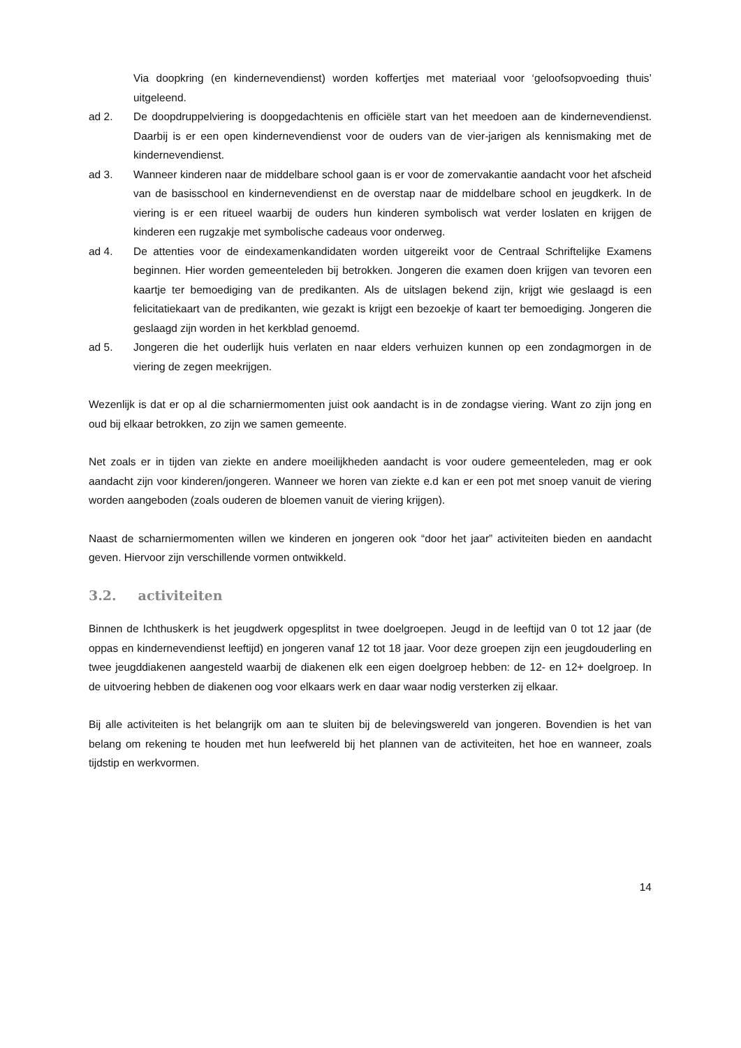Via doopkring (en kindernevendienst) worden koffertjes met materiaal voor ‘geloofsopvoeding thuis’ uitgeleend.
ad 2. De doopdruppelviering is doopgedachtenis en officiële start van het meedoen aan de kindernevendienst. Daarbij is er een open kindernevendienst voor de ouders van de vier-jarigen als kennismaking met de kindernevendienst.
ad 3. Wanneer kinderen naar de middelbare school gaan is er voor de zomervakantie aandacht voor het afscheid van de basisschool en kindernevendienst en de overstap naar de middelbare school en jeugdkerk. In de viering is er een ritueel waarbij de ouders hun kinderen symbolisch wat verder loslaten en krijgen de kinderen een rugzakje met symbolische cadeaus voor onderweg.
ad 4. De attenties voor de eindexamenkandidaten worden uitgereikt voor de Centraal Schriftelijke Examens beginnen. Hier worden gemeenteleden bij betrokken. Jongeren die examen doen krijgen van tevoren een kaartje ter bemoediging van de predikanten. Als de uitslagen bekend zijn, krijgt wie geslaagd is een felicitatiekaart van de predikanten, wie gezakt is krijgt een bezoekje of kaart ter bemoediging. Jongeren die geslaagd zijn worden in het kerkblad genoemd.
ad 5. Jongeren die het ouderlijk huis verlaten en naar elders verhuizen kunnen op een zondagmorgen in de viering de zegen meekrijgen.
Wezenlijk is dat er op al die scharniermomenten juist ook aandacht is in de zondagse viering. Want zo zijn jong en oud bij elkaar betrokken, zo zijn we samen gemeente.
Net zoals er in tijden van ziekte en andere moeilijkheden aandacht is voor oudere gemeenteleden, mag er ook aandacht zijn voor kinderen/jongeren. Wanneer we horen van ziekte e.d kan er een pot met snoep vanuit de viering worden aangeboden (zoals ouderen de bloemen vanuit de viering krijgen).
Naast de scharniermomenten willen we kinderen en jongeren ook “door het jaar” activiteiten bieden en aandacht geven. Hiervoor zijn verschillende vormen ontwikkeld.
3.2. activiteiten
Binnen de Ichthuskerk is het jeugdwerk opgesplitst in twee doelgroepen. Jeugd in de leeftijd van 0 tot 12 jaar (de oppas en kindernevendienst leeftijd) en jongeren vanaf 12 tot 18 jaar. Voor deze groepen zijn een jeugdouderling en twee jeugddiakenen aangesteld waarbij de diakenen elk een eigen doelgroep hebben: de 12- en 12+ doelgroep. In de uitvoering hebben de diakenen oog voor elkaars werk en daar waar nodig versterken zij elkaar.
Bij alle activiteiten is het belangrijk om aan te sluiten bij de belevingswereld van jongeren. Bovendien is het van belang om rekening te houden met hun leefwereld bij het plannen van de activiteiten, het hoe en wanneer, zoals tijdstip en werkvormen.
14